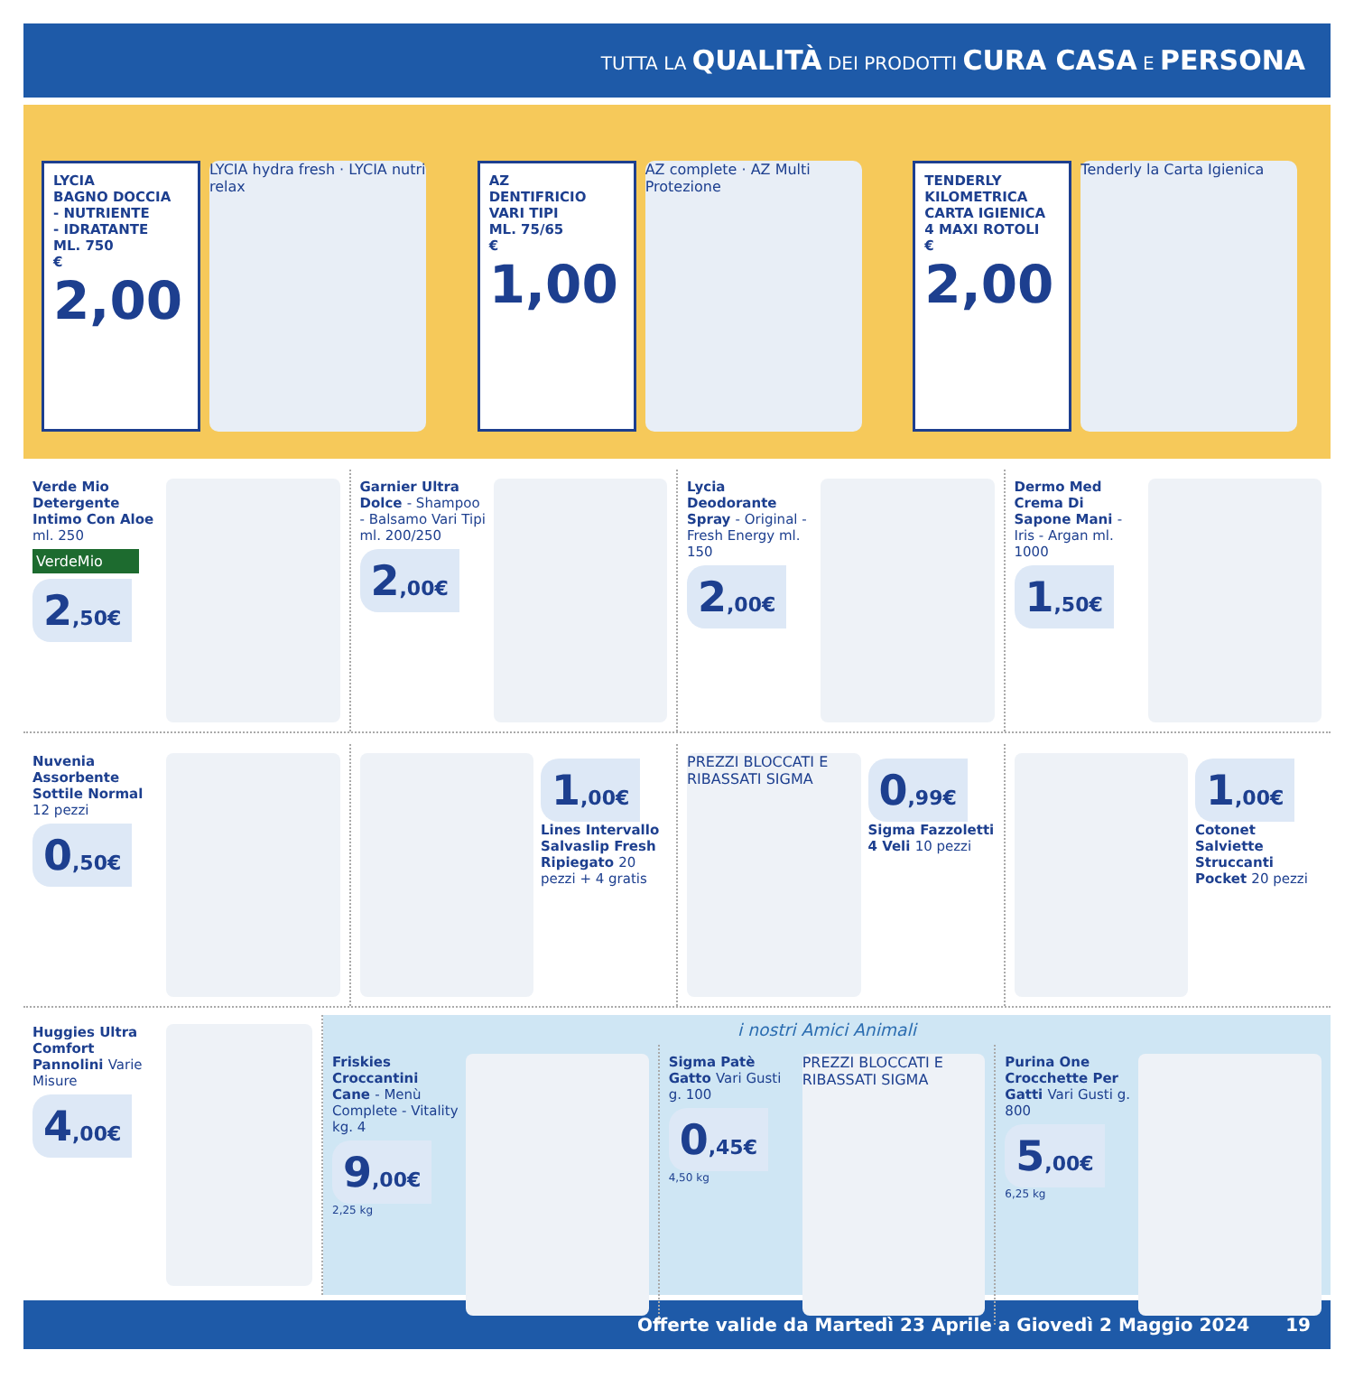TUTTA LA QUALITÀ DEI PRODOTTI CURA CASA E PERSONA
LYCIA
BAGNO DOCCIA
- NUTRIENTE
- IDRATANTE
ML. 750
€
2,00
LYCIA hydra fresh · LYCIA nutri relax
AZ
DENTIFRICIO
VARI TIPI
ML. 75/65
€
1,00
AZ complete · AZ Multi Protezione
TENDERLY
KILOMETRICA
CARTA IGIENICA
4 MAXI ROTOLI
€
2,00
Tenderly la Carta Igienica
Verde Mio Detergente Intimo Con Aloe ml. 250
VerdeMio
2,50€
Garnier Ultra Dolce - Shampoo - Balsamo Vari Tipi ml. 200/250
2,00€
Lycia Deodorante Spray - Original - Fresh Energy ml. 150
2,00€
Dermo Med Crema Di Sapone Mani - Iris - Argan ml. 1000
1,50€
Nuvenia Assorbente Sottile Normal 12 pezzi
0,50€
1,00€
Lines Intervallo Salvaslip Fresh Ripiegato 20 pezzi + 4 gratis
PREZZI BLOCCATI E RIBASSATI SIGMA
0,99€
Sigma Fazzoletti 4 Veli 10 pezzi
1,00€
Cotonet Salviette Struccanti Pocket 20 pezzi
Huggies Ultra Comfort Pannolini Varie Misure
4,00€
i nostri Amici Animali
Friskies Croccantini Cane - Menù Complete - Vitality kg. 4
9,00€
2,25 kg
Sigma Patè Gatto Vari Gusti g. 100
0,45€
4,50 kg
PREZZI BLOCCATI E RIBASSATI SIGMA
Purina One Crocchette Per Gatti Vari Gusti g. 800
5,00€
6,25 kg
Offerte valide da Martedì 23 Aprile a Giovedì 2 Maggio 2024 19